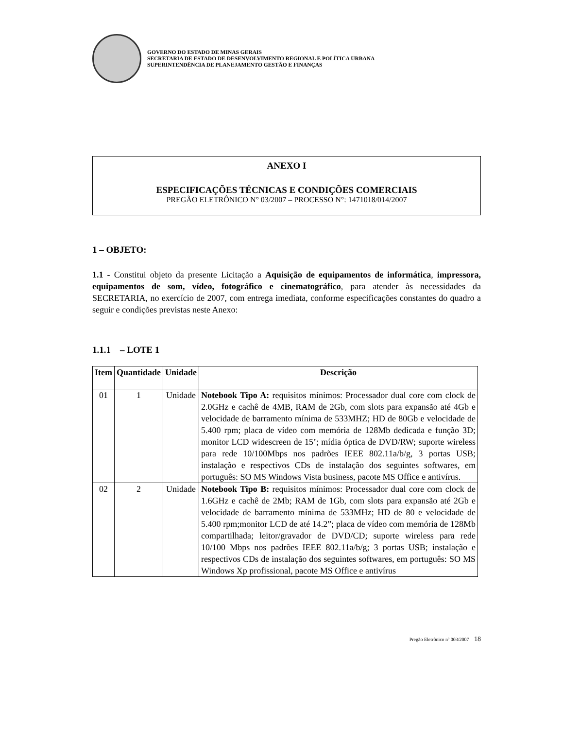GOVERNO DO ESTADO DE MINAS GERAIS
SECRETARIA DE ESTADO DE DESENVOLVIMENTO REGIONAL E POLÍTICA URBANA
SUPERINTENDÊNCIA DE PLANEJAMENTO GESTÃO E FINANÇAS
ANEXO I
ESPECIFICAÇÕES TÉCNICAS E CONDIÇÕES COMERCIAIS
PREGÃO ELETRÔNICO N° 03/2007 – PROCESSO N°: 1471018/014/2007
1 – OBJETO:
1.1 - Constitui objeto da presente Licitação a Aquisição de equipamentos de informática, impressora, equipamentos de som, vídeo, fotográfico e cinematográfico, para atender às necessidades da SECRETARIA, no exercício de 2007, com entrega imediata, conforme especificações constantes do quadro a seguir e condições previstas neste Anexo:
1.1.1 – LOTE 1
| Item | Quantidade | Unidade | Descrição |
| --- | --- | --- | --- |
| 01 | 1 | Unidade | Notebook Tipo A: requisitos mínimos: Processador dual core com clock de 2.0GHz e cachê de 4MB, RAM de 2Gb, com slots para expansão até 4Gb e velocidade de barramento mínima de 533MHZ; HD de 80Gb e velocidade de 5.400 rpm; placa de vídeo com memória de 128Mb dedicada e função 3D; monitor LCD widescreen de 15’; mídia óptica de DVD/RW; suporte wireless para rede 10/100Mbps nos padrões IEEE 802.11a/b/g, 3 portas USB; instalação e respectivos CDs de instalação dos seguintes softwares, em português: SO MS Windows Vista business, pacote MS Office e antivírus. |
| 02 | 2 | Unidade | Notebook Tipo B: requisitos mínimos: Processador dual core com clock de 1.6GHz e cachê de 2Mb; RAM de 1Gb, com slots para expansão até 2Gb e velocidade de barramento mínima de 533MHz; HD de 80 e velocidade de 5.400 rpm;monitor LCD de até 14.2”; placa de vídeo com memória de 128Mb compartilhada; leitor/gravador de DVD/CD; suporte wireless para rede 10/100 Mbps nos padrões IEEE 802.11a/b/g; 3 portas USB; instalação e respectivos CDs de instalação dos seguintes softwares, em português: SO MS Windows Xp profissional, pacote MS Office e antivírus |
Pregão Eletrônico nº 003/2007 18